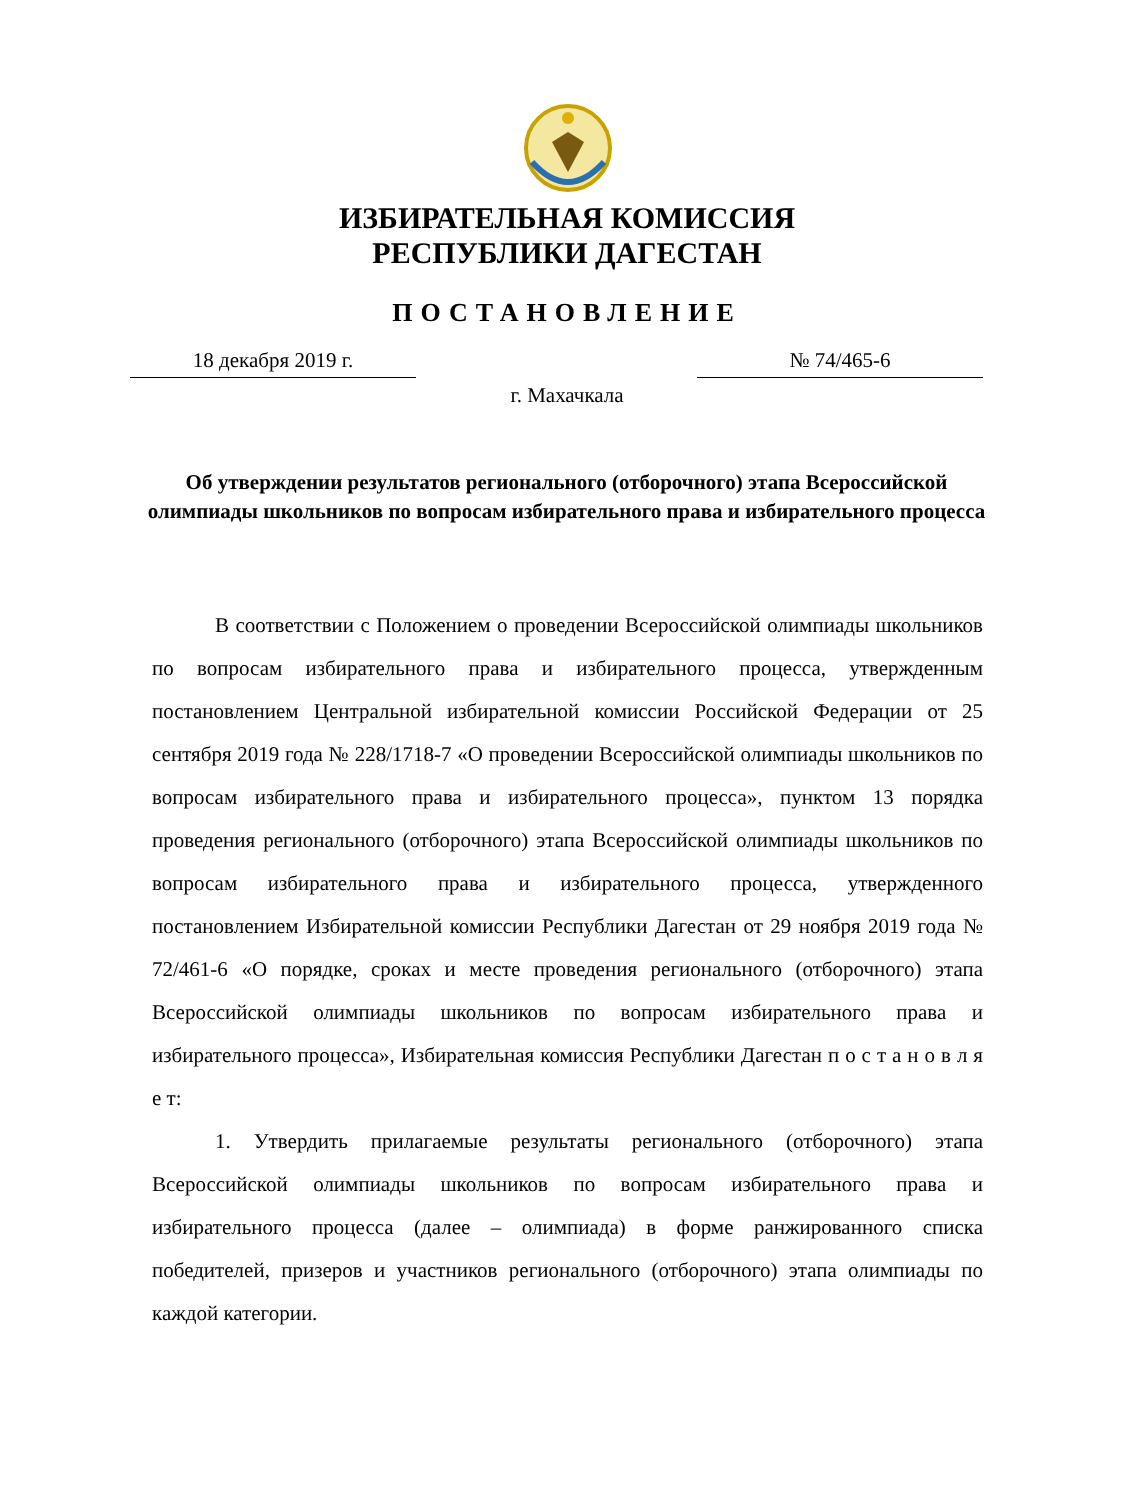ИЗБИРАТЕЛЬНАЯ КОМИССИЯ
РЕСПУБЛИКИ ДАГЕСТАН
ПОСТАНОВЛЕНИЕ
18 декабря 2019 г. № 74/465-6
г. Махачкала
Об утверждении результатов регионального (отборочного) этапа Всероссийской олимпиады школьников по вопросам избирательного права и избирательного процесса
В соответствии с Положением о проведении Всероссийской олимпиады школьников по вопросам избирательного права и избирательного процесса, утвержденным постановлением Центральной избирательной комиссии Российской Федерации от 25 сентября 2019 года № 228/1718-7 «О проведении Всероссийской олимпиады школьников по вопросам избирательного права и избирательного процесса», пунктом 13 порядка проведения регионального (отборочного) этапа Всероссийской олимпиады школьников по вопросам избирательного права и избирательного процесса, утвержденного постановлением Избирательной комиссии Республики Дагестан от 29 ноября 2019 года № 72/461-6 «О порядке, сроках и месте проведения регионального (отборочного) этапа Всероссийской олимпиады школьников по вопросам избирательного права и избирательного процесса», Избирательная комиссия Республики Дагестан п о с т а н о в л я е т:
1. Утвердить прилагаемые результаты регионального (отборочного) этапа Всероссийской олимпиады школьников по вопросам избирательного права и избирательного процесса (далее – олимпиада) в форме ранжированного списка победителей, призеров и участников регионального (отборочного) этапа олимпиады по каждой категории.